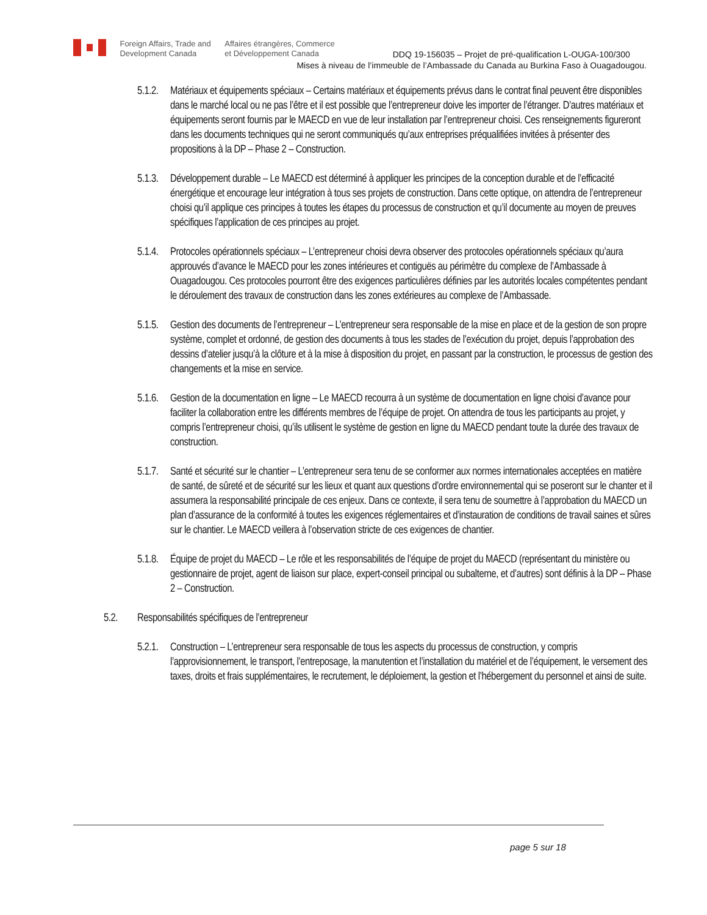Foreign Affairs, Trade and
Development Canada
Affaires étrangères, Commerce
et Développement Canada
DDQ 19-156035 – Projet de pré-qualification L-OUGA-100/300
Mises à niveau de l’immeuble de l’Ambassade du Canada au Burkina Faso à Ouagadougou.
5.1.2.
Matériaux et équipements spéciaux – Certains matériaux et équipements prévus dans le contrat final peuvent être disponibles dans le marché local ou ne pas l’être et il est possible que l’entrepreneur doive les importer de l’étranger. D’autres matériaux et équipements seront fournis par le MAECD en vue de leur installation par l’entrepreneur choisi. Ces renseignements figureront dans les documents techniques qui ne seront communiqués qu’aux entreprises préqualifiées invitées à présenter des propositions à la DP – Phase 2 – Construction.
5.1.3.
Développement durable – Le MAECD est déterminé à appliquer les principes de la conception durable et de l’efficacité énergétique et encourage leur intégration à tous ses projets de construction. Dans cette optique, on attendra de l’entrepreneur choisi qu’il applique ces principes à toutes les étapes du processus de construction et qu’il documente au moyen de preuves spécifiques l’application de ces principes au projet.
5.1.4.
Protocoles opérationnels spéciaux – L’entrepreneur choisi devra observer des protocoles opérationnels spéciaux qu’aura approuvés d’avance le MAECD pour les zones intérieures et contiguës au périmètre du complexe de l’Ambassade à Ouagadougou. Ces protocoles pourront être des exigences particulières définies par les autorités locales compétentes pendant le déroulement des travaux de construction dans les zones extérieures au complexe de l’Ambassade.
5.1.5.
Gestion des documents de l’entrepreneur – L’entrepreneur sera responsable de la mise en place et de la gestion de son propre système, complet et ordonné, de gestion des documents à tous les stades de l’exécution du projet, depuis l’approbation des dessins d’atelier jusqu’à la clôture et à la mise à disposition du projet, en passant par la construction, le processus de gestion des changements et la mise en service.
5.1.6.
Gestion de la documentation en ligne – Le MAECD recourra à un système de documentation en ligne choisi d’avance pour faciliter la collaboration entre les différents membres de l’équipe de projet. On attendra de tous les participants au projet, y compris l’entrepreneur choisi, qu’ils utilisent le système de gestion en ligne du MAECD pendant toute la durée des travaux de construction.
5.1.7.
Santé et sécurité sur le chantier – L’entrepreneur sera tenu de se conformer aux normes internationales acceptées en matière de santé, de sûreté et de sécurité sur les lieux et quant aux questions d’ordre environnemental qui se poseront sur le chanter et il assumera la responsabilité principale de ces enjeux. Dans ce contexte, il sera tenu de soumettre à l’approbation du MAECD un plan d’assurance de la conformité à toutes les exigences réglementaires et d’instauration de conditions de travail saines et sûres sur le chantier. Le MAECD veillera à l’observation stricte de ces exigences de chantier.
5.1.8.
Équipe de projet du MAECD – Le rôle et les responsabilités de l’équipe de projet du MAECD (représentant du ministère ou gestionnaire de projet, agent de liaison sur place, expert-conseil principal ou subalterne, et d’autres) sont définis à la DP – Phase 2 – Construction.
5.2. Responsabilités spécifiques de l’entrepreneur
5.2.1.
Construction – L’entrepreneur sera responsable de tous les aspects du processus de construction, y compris l’approvisionnement, le transport, l’entreposage, la manutention et l’installation du matériel et de l’équipement, le versement des taxes, droits et frais supplémentaires, le recrutement, le déploiement, la gestion et l’hébergement du personnel et ainsi de suite.
page 5 sur 18